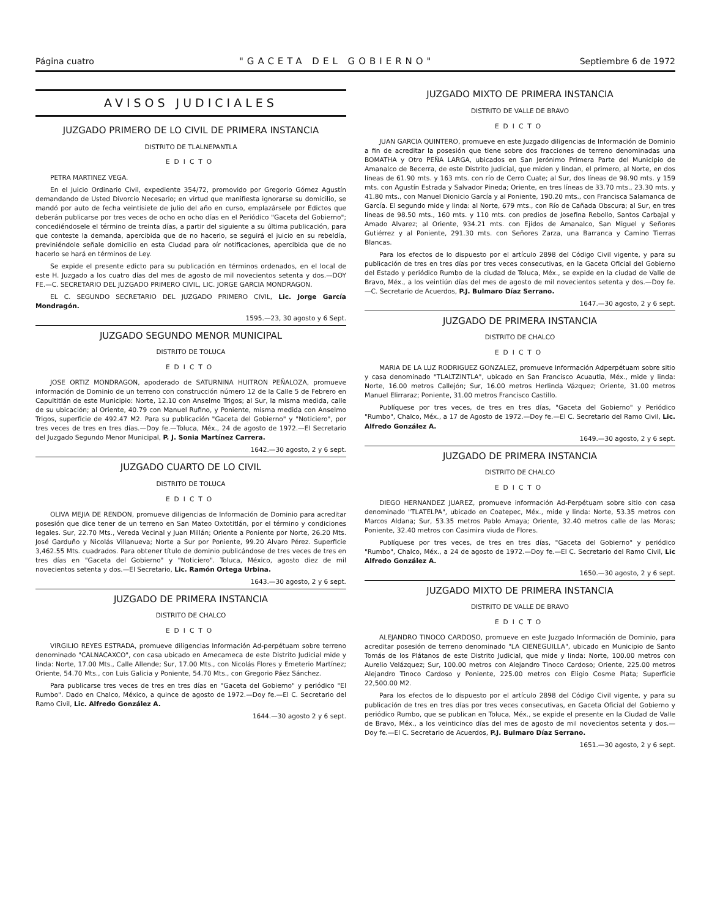Página cuatro "GACETA DEL GOBIERNO" Septiembre 6 de 1972
AVISOS JUDICIALES
JUZGADO PRIMERO DE LO CIVIL DE PRIMERA INSTANCIA
DISTRITO DE TLALNEPANTLA
EDICTO
PETRA MARTINEZ VEGA.
En el Juicio Ordinario Civil, expediente 354/72, promovido por Gregorio Gómez Agustín demandando de Usted Divorcio Necesario; en virtud que manifiesta ignorarse su domicilio, se mandó por auto de fecha veintisiete de julio del año en curso, emplazársele por Edictos que deberán publicarse por tres veces de ocho en ocho días en el Periódico "Gaceta del Gobierno"; concediéndosele el término de treinta días, a partir del siguiente a su última publicación, para que conteste la demanda, apercibida que de no hacerlo, se seguirá el juicio en su rebeldía, previniéndole señale domicilio en esta Ciudad para oír notificaciones, apercibida que de no hacerlo se hará en términos de Ley.
Se expide el presente edicto para su publicación en términos ordenados, en el local de este H. Juzgado a los cuatro días del mes de agosto de mil novecientos setenta y dos.—DOY FE.—C. SECRETARIO DEL JUZGADO PRIMERO CIVIL, LIC. JORGE GARCIA MONDRAGON.
EL C. SEGUNDO SECRETARIO DEL JUZGADO PRIMERO CIVIL, Lic. Jorge García Mondragón.
1595.—23, 30 agosto y 6 Sept.
JUZGADO SEGUNDO MENOR MUNICIPAL
DISTRITO DE TOLUCA
EDICTO
JOSE ORTIZ MONDRAGON, apoderado de SATURNINA HUITRON PEÑALOZA, promueve información de Dominio de un terreno con construcción número 12 de la Calle 5 de Febrero en Capultitlán de este Municipio: Norte, 12.10 con Anselmo Trigos; al Sur, la misma medida, calle de su ubicación; al Oriente, 40.79 con Manuel Rufino, y Poniente, misma medida con Anselmo Trigos, superficie de 492.47 M2. Para su publicación "Gaceta del Gobierno" y "Noticiero", por tres veces de tres en tres días.—Doy fe.—Toluca, Méx., 24 de agosto de 1972.—El Secretario del Juzgado Segundo Menor Municipal, P. J. Sonia Martínez Carrera.
1642.—30 agosto, 2 y 6 sept.
JUZGADO CUARTO DE LO CIVIL
DISTRITO DE TOLUCA
EDICTO
OLIVA MEJIA DE RENDON, promueve diligencias de Información de Dominio para acreditar posesión que dice tener de un terreno en San Mateo Oxtotitlán, por el término y condiciones legales. Sur, 22.70 Mts., Vereda Vecinal y Juan Millán; Oriente a Poniente por Norte, 26.20 Mts. José Garduño y Nicolás Villanueva; Norte a Sur por Poniente, 99.20 Alvaro Pérez. Superficie 3,462.55 Mts. cuadrados. Para obtener título de dominio publicándose de tres veces de tres en tres días en "Gaceta del Gobierno" y "Noticiero". Toluca, México, agosto diez de mil novecientos setenta y dos.—El Secretario, Lic. Ramón Ortega Urbina.
1643.—30 agosto, 2 y 6 sept.
JUZGADO DE PRIMERA INSTANCIA
DISTRITO DE CHALCO
EDICTO
VIRGILIO REYES ESTRADA, promueve diligencias Información Ad-perpétuam sobre terreno denominado "CALNACAXCO", con casa ubicado en Amecameca de este Distrito Judicial mide y linda: Norte, 17.00 Mts., Calle Allende; Sur, 17.00 Mts., con Nicolás Flores y Emeterio Martínez; Oriente, 54.70 Mts., con Luis Galicia y Poniente, 54.70 Mts., con Gregorio Páez Sánchez.
Para publicarse tres veces de tres en tres días en "Gaceta del Gobierno" y periódico "El Rumbo". Dado en Chalco, México, a quince de agosto de 1972.—Doy fe.—El C. Secretario del Ramo Civil, Lic. Alfredo González A.
1644.—30 agosto 2 y 6 sept.
JUZGADO MIXTO DE PRIMERA INSTANCIA
DISTRITO DE VALLE DE BRAVO
EDICTO
JUAN GARCIA QUINTERO, promueve en este Juzgado diligencias de Información de Dominio a fin de acreditar la posesión que tiene sobre dos fracciones de terreno denominadas una BOMATHA y Otro PEÑA LARGA, ubicados en San Jerónimo Primera Parte del Municipio de Amanalco de Becerra, de este Distrito Judicial, que miden y lindan, el primero, al Norte, en dos líneas de 61.90 mts. y 163 mts. con río de Cerro Cuate; al Sur, dos líneas de 98.90 mts. y 159 mts. con Agustín Estrada y Salvador Pineda; Oriente, en tres líneas de 33.70 mts., 23.30 mts. y 41.80 mts., con Manuel Dionicio García y al Poniente, 190.20 mts., con Francisca Salamanca de García. El segundo mide y linda: al Norte, 679 mts., con Río de Cañada Obscura; al Sur, en tres líneas de 98.50 mts., 160 mts. y 110 mts. con predios de Josefina Rebollo, Santos Carbajal y Amado Alvarez; al Oriente, 934.21 mts. con Ejidos de Amanalco, San Miguel y Señores Gutiérrez y al Poniente, 291.30 mts. con Señores Zarza, una Barranca y Camino Tierras Blancas.
Para los efectos de lo dispuesto por el artículo 2898 del Código Civil vigente, y para su publicación de tres en tres días por tres veces consecutivas, en la Gaceta Oficial del Gobierno del Estado y periódico Rumbo de la ciudad de Toluca, Méx., se expide en la ciudad de Valle de Bravo, Méx., a los veintiún días del mes de agosto de mil novecientos setenta y dos.—Doy fe.—C. Secretario de Acuerdos, P.J. Bulmaro Díaz Serrano.
1647.—30 agosto, 2 y 6 sept.
JUZGADO DE PRIMERA INSTANCIA
DISTRITO DE CHALCO
EDICTO
MARIA DE LA LUZ RODRIGUEZ GONZALEZ, promueve Información Adperpétuam sobre sitio y casa denominado "TLALTZINTLA", ubicado en San Francisco Acuautla, Méx., mide y linda: Norte, 16.00 metros Callejón; Sur, 16.00 metros Herlinda Vázquez; Oriente, 31.00 metros Manuel Elirraraz; Poniente, 31.00 metros Francisco Castillo.
Publíquese por tres veces, de tres en tres días, "Gaceta del Gobierno" y Periódico "Rumbo", Chalco, Méx., a 17 de Agosto de 1972.—Doy fe.—El C. Secretario del Ramo Civil, Lic. Alfredo González A.
1649.—30 agosto, 2 y 6 sept.
JUZGADO DE PRIMERA INSTANCIA
DISTRITO DE CHALCO
EDICTO
DIEGO HERNANDEZ JUAREZ, promueve información Ad-Perpétuam sobre sitio con casa denominado "TLATELPA", ubicado en Coatepec, Méx., mide y linda: Norte, 53.35 metros con Marcos Aldana; Sur, 53.35 metros Pablo Amaya; Oriente, 32.40 metros calle de las Moras; Poniente, 32.40 metros con Casimira viuda de Flores.
Publíquese por tres veces, de tres en tres días, "Gaceta del Gobierno" y periódico "Rumbo", Chalco, Méx., a 24 de agosto de 1972.—Doy fe.—El C. Secretario del Ramo Civil, Lic Alfredo González A.
1650.—30 agosto, 2 y 6 sept.
JUZGADO MIXTO DE PRIMERA INSTANCIA
DISTRITO DE VALLE DE BRAVO
EDICTO
ALEJANDRO TINOCO CARDOSO, promueve en este Juzgado Información de Dominio, para acreditar posesión de terreno denominado "LA CIENEGUILLA", ubicado en Municipio de Santo Tomás de los Plátanos de este Distrito Judicial, que mide y linda: Norte, 100.00 metros con Aurelio Velázquez; Sur, 100.00 metros con Alejandro Tinoco Cardoso; Oriente, 225.00 metros Alejandro Tinoco Cardoso y Poniente, 225.00 metros con Eligio Cosme Plata; Superficie 22,500.00 M2.
Para los efectos de lo dispuesto por el artículo 2898 del Código Civil vigente, y para su publicación de tres en tres días por tres veces consecutivas, en Gaceta Oficial del Gobierno y periódico Rumbo, que se publican en Toluca, Méx., se expide el presente en la Ciudad de Valle de Bravo, Méx., a los veinticinco días del mes de agosto de mil novecientos setenta y dos.—Doy fe.—El C. Secretario de Acuerdos, P.J. Bulmaro Díaz Serrano.
1651.—30 agosto, 2 y 6 sept.